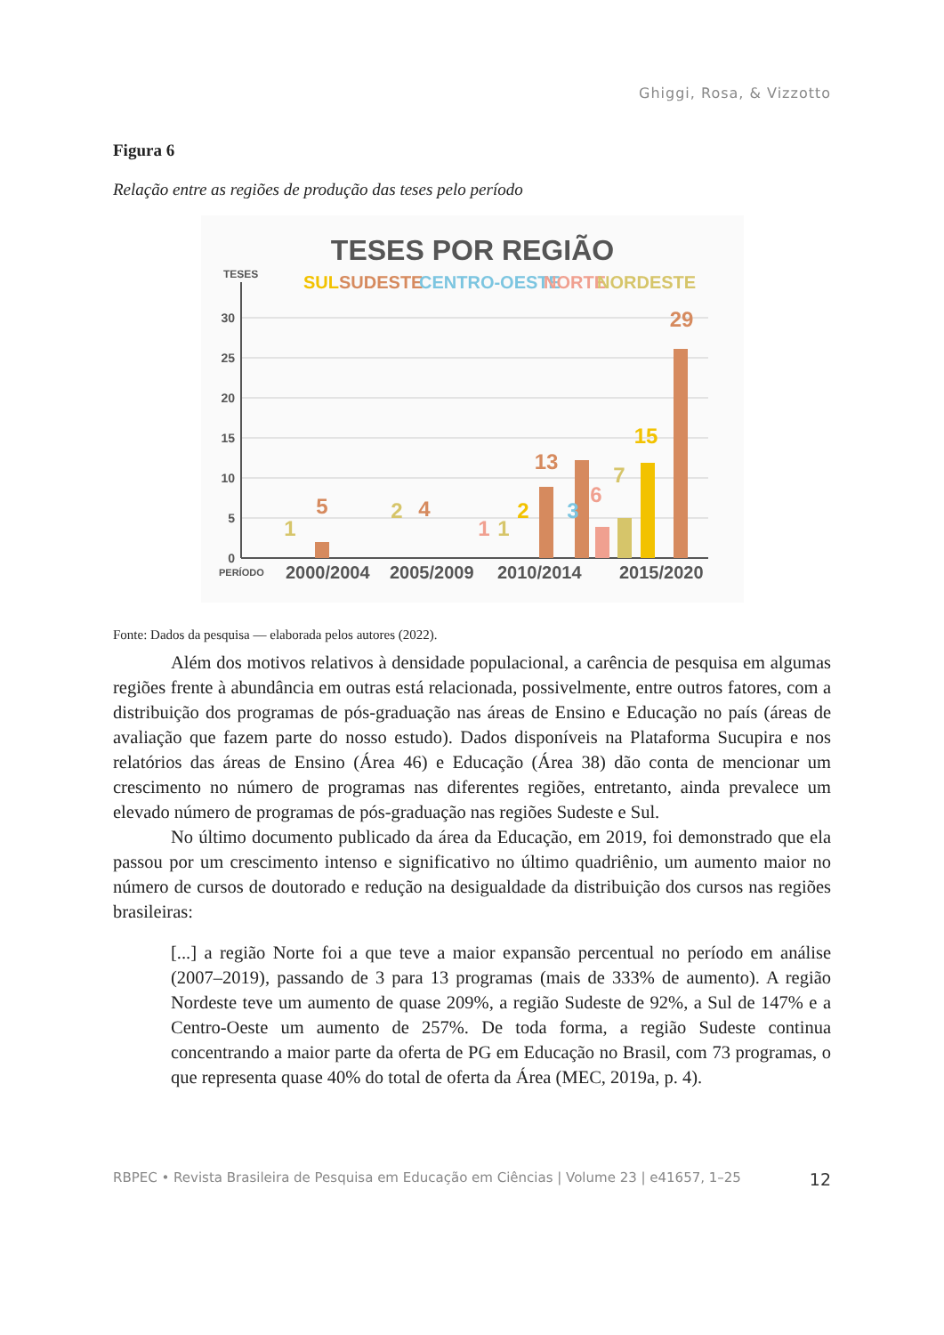Ghiggi, Rosa, & Vizzotto
Figura 6
Relação entre as regiões de produção das teses pelo período
TESES POR REGIÃO
TESES
SUL
SUDESTE
CENTRO-OESTE
NORTE
NORDESTE
30
25
20
15
10
5
0
1
5
2
4
1
1
2
13
3
6
7
15
29
PERÍODO
2000/2004
2005/2009
2010/2014
2015/2020
Fonte: Dados da pesquisa — elaborada pelos autores (2022).
Além dos motivos relativos à densidade populacional, a carência de pesquisa em algumas regiões frente à abundância em outras está relacionada, possivelmente, entre outros fatores, com a distribuição dos programas de pós-graduação nas áreas de Ensino e Educação no país (áreas de avaliação que fazem parte do nosso estudo). Dados disponíveis na Plataforma Sucupira e nos relatórios das áreas de Ensino (Área 46) e Educação (Área 38) dão conta de mencionar um crescimento no número de programas nas diferentes regiões, entretanto, ainda prevalece um elevado número de programas de pós-graduação nas regiões Sudeste e Sul.
No último documento publicado da área da Educação, em 2019, foi demonstrado que ela passou por um crescimento intenso e significativo no último quadriênio, um aumento maior no número de cursos de doutorado e redução na desigualdade da distribuição dos cursos nas regiões brasileiras:
[...] a região Norte foi a que teve a maior expansão percentual no período em análise (2007–2019), passando de 3 para 13 programas (mais de 333% de aumento). A região Nordeste teve um aumento de quase 209%, a região Sudeste de 92%, a Sul de 147% e a Centro-Oeste um aumento de 257%. De toda forma, a região Sudeste continua concentrando a maior parte da oferta de PG em Educação no Brasil, com 73 programas, o que representa quase 40% do total de oferta da Área (MEC, 2019a, p. 4).
RBPEC • Revista Brasileira de Pesquisa em Educação em Ciências | Volume 23 | e41657, 1–25 12